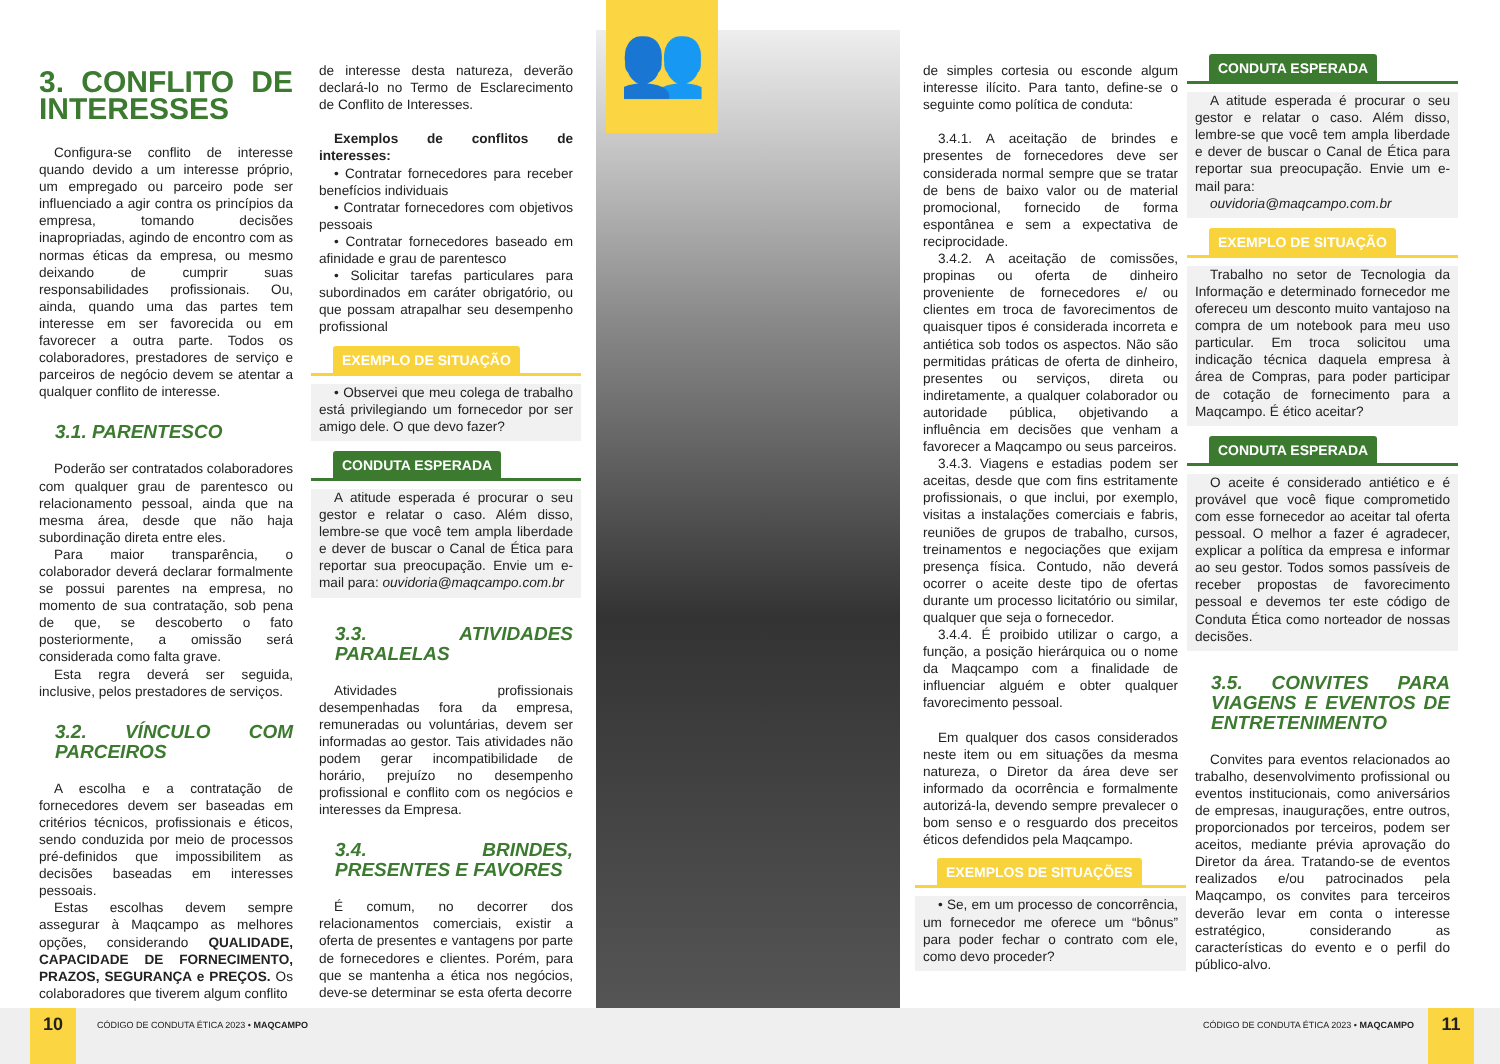3. CONFLITO DE INTERESSES
Configura-se conflito de interesse quando devido a um interesse próprio, um empregado ou parceiro pode ser influenciado a agir contra os princípios da empresa, tomando decisões inapropriadas, agindo de encontro com as normas éticas da empresa, ou mesmo deixando de cumprir suas responsabilidades profissionais. Ou, ainda, quando uma das partes tem interesse em ser favorecida ou em favorecer a outra parte. Todos os colaboradores, prestadores de serviço e parceiros de negócio devem se atentar a qualquer conflito de interesse.
3.1. PARENTESCO
Poderão ser contratados colaboradores com qualquer grau de parentesco ou relacionamento pessoal, ainda que na mesma área, desde que não haja subordinação direta entre eles.
Para maior transparência, o colaborador deverá declarar formalmente se possui parentes na empresa, no momento de sua contratação, sob pena de que, se descoberto o fato posteriormente, a omissão será considerada como falta grave.
Esta regra deverá ser seguida, inclusive, pelos prestadores de serviços.
3.2. VÍNCULO COM PARCEIROS
A escolha e a contratação de fornecedores devem ser baseadas em critérios técnicos, profissionais e éticos, sendo conduzida por meio de processos pré-definidos que impossibilitem as decisões baseadas em interesses pessoais.
Estas escolhas devem sempre assegurar à Maqcampo as melhores opções, considerando QUALIDADE, CAPACIDADE DE FORNECIMENTO, PRAZOS, SEGURANÇA e PREÇOS. Os colaboradores que tiverem algum conflito
de interesse desta natureza, deverão declará-lo no Termo de Esclarecimento de Conflito de Interesses.
Exemplos de conflitos de interesses:
• Contratar fornecedores para receber benefícios individuais
• Contratar fornecedores com objetivos pessoais
• Contratar fornecedores baseado em afinidade e grau de parentesco
• Solicitar tarefas particulares para subordinados em caráter obrigatório, ou que possam atrapalhar seu desempenho profissional
EXEMPLO DE SITUAÇÃO
• Observei que meu colega de trabalho está privilegiando um fornecedor por ser amigo dele. O que devo fazer?
CONDUTA ESPERADA
A atitude esperada é procurar o seu gestor e relatar o caso. Além disso, lembre-se que você tem ampla liberdade e dever de buscar o Canal de Ética para reportar sua preocupação. Envie um e-mail para: ouvidoria@maqcampo.com.br
3.3. ATIVIDADES PARALELAS
Atividades profissionais desempenhadas fora da empresa, remuneradas ou voluntárias, devem ser informadas ao gestor. Tais atividades não podem gerar incompatibilidade de horário, prejuízo no desempenho profissional e conflito com os negócios e interesses da Empresa.
3.4. BRINDES, PRESENTES E FAVORES
É comum, no decorrer dos relacionamentos comerciais, existir a oferta de presentes e vantagens por parte de fornecedores e clientes. Porém, para que se mantenha a ética nos negócios, deve-se determinar se esta oferta decorre
👥
de simples cortesia ou esconde algum interesse ilícito. Para tanto, define-se o seguinte como política de conduta:
3.4.1. A aceitação de brindes e presentes de fornecedores deve ser considerada normal sempre que se tratar de bens de baixo valor ou de material promocional, fornecido de forma espontânea e sem a expectativa de reciprocidade.
3.4.2. A aceitação de comissões, propinas ou oferta de dinheiro proveniente de fornecedores e/ ou clientes em troca de favorecimentos de quaisquer tipos é considerada incorreta e antiética sob todos os aspectos. Não são permitidas práticas de oferta de dinheiro, presentes ou serviços, direta ou indiretamente, a qualquer colaborador ou autoridade pública, objetivando a influência em decisões que venham a favorecer a Maqcampo ou seus parceiros.
3.4.3. Viagens e estadias podem ser aceitas, desde que com fins estritamente profissionais, o que inclui, por exemplo, visitas a instalações comerciais e fabris, reuniões de grupos de trabalho, cursos, treinamentos e negociações que exijam presença física. Contudo, não deverá ocorrer o aceite deste tipo de ofertas durante um processo licitatório ou similar, qualquer que seja o fornecedor.
3.4.4. É proibido utilizar o cargo, a função, a posição hierárquica ou o nome da Maqcampo com a finalidade de influenciar alguém e obter qualquer favorecimento pessoal.
Em qualquer dos casos considerados neste item ou em situações da mesma natureza, o Diretor da área deve ser informado da ocorrência e formalmente autorizá-la, devendo sempre prevalecer o bom senso e o resguardo dos preceitos éticos defendidos pela Maqcampo.
EXEMPLOS DE SITUAÇÕES
• Se, em um processo de concorrência, um fornecedor me oferece um “bônus” para poder fechar o contrato com ele, como devo proceder?
CONDUTA ESPERADA
A atitude esperada é procurar o seu gestor e relatar o caso. Além disso, lembre-se que você tem ampla liberdade e dever de buscar o Canal de Ética para reportar sua preocupação. Envie um e-mail para:
ouvidoria@maqcampo.com.br
EXEMPLO DE SITUAÇÃO
Trabalho no setor de Tecnologia da Informação e determinado fornecedor me ofereceu um desconto muito vantajoso na compra de um notebook para meu uso particular. Em troca solicitou uma indicação técnica daquela empresa à área de Compras, para poder participar de cotação de fornecimento para a Maqcampo. É ético aceitar?
CONDUTA ESPERADA
O aceite é considerado antiético e é provável que você fique comprometido com esse fornecedor ao aceitar tal oferta pessoal. O melhor a fazer é agradecer, explicar a política da empresa e informar ao seu gestor. Todos somos passíveis de receber propostas de favorecimento pessoal e devemos ter este código de Conduta Ética como norteador de nossas decisões.
3.5. CONVITES PARA VIAGENS E EVENTOS DE ENTRETENIMENTO
Convites para eventos relacionados ao trabalho, desenvolvimento profissional ou eventos institucionais, como aniversários de empresas, inaugurações, entre outros, proporcionados por terceiros, podem ser aceitos, mediante prévia aprovação do Diretor da área. Tratando-se de eventos realizados e/ou patrocinados pela Maqcampo, os convites para terceiros deverão levar em conta o interesse estratégico, considerando as características do evento e o perfil do público-alvo.
10
CÓDIGO DE CONDUTA ÉTICA 2023 • MAQCAMPO
CÓDIGO DE CONDUTA ÉTICA 2023 • MAQCAMPO
11